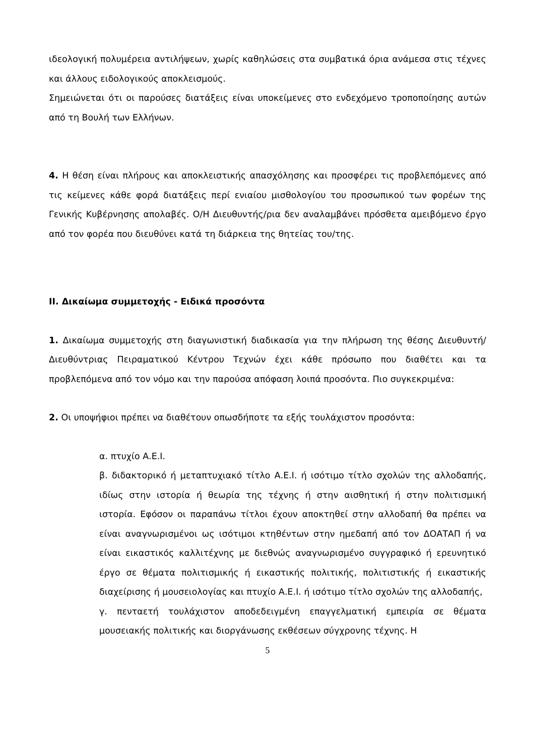ιδεολογική πολυμέρεια αντιλήψεων, χωρίς καθηλώσεις στα συμβατικά όρια ανάμεσα στις τέχνες και άλλους ειδολογικούς αποκλεισμούς.
Σημειώνεται ότι οι παρούσες διατάξεις είναι υποκείμενες στο ενδεχόμενο τροποποίησης αυτών από τη Βουλή των Ελλήνων.
4. Η θέση είναι πλήρους και αποκλειστικής απασχόλησης και προσφέρει τις προβλεπόμενες από τις κείμενες κάθε φορά διατάξεις περί ενιαίου μισθολογίου του προσωπικού των φορέων της Γενικής Κυβέρνησης απολαβές. Ο/Η Διευθυντής/ρια δεν αναλαμβάνει πρόσθετα αμειβόμενο έργο από τον φορέα που διευθύνει κατά τη διάρκεια της θητείας του/της.
ΙΙ. Δικαίωμα συμμετοχής - Ειδικά προσόντα
1. Δικαίωμα συμμετοχής στη διαγωνιστική διαδικασία για την πλήρωση της θέσης Διευθυντή/Διευθύντριας Πειραματικού Κέντρου Τεχνών έχει κάθε πρόσωπο που διαθέτει και τα προβλεπόμενα από τον νόμο και την παρούσα απόφαση λοιπά προσόντα. Πιο συγκεκριμένα:
2. Οι υποψήφιοι πρέπει να διαθέτουν οπωσδήποτε τα εξής τουλάχιστον προσόντα:
α. πτυχίο Α.Ε.Ι.
β. διδακτορικό ή μεταπτυχιακό τίτλο Α.Ε.Ι. ή ισότιμο τίτλο σχολών της αλλοδαπής, ιδίως στην ιστορία ή θεωρία της τέχνης ή στην αισθητική ή στην πολιτισμική ιστορία. Εφόσον οι παραπάνω τίτλοι έχουν αποκτηθεί στην αλλοδαπή θα πρέπει να είναι αναγνωρισμένοι ως ισότιμοι κτηθέντων στην ημεδαπή από τον ΔΟΑΤΑΠ ή να είναι εικαστικός καλλιτέχνης με διεθνώς αναγνωρισμένο συγγραφικό ή ερευνητικό έργο σε θέματα πολιτισμικής ή εικαστικής πολιτικής, πολιτιστικής ή εικαστικής διαχείρισης ή μουσειολογίας και πτυχίο Α.Ε.Ι. ή ισότιμο τίτλο σχολών της αλλοδαπής,
γ. πενταετή τουλάχιστον αποδεδειγμένη επαγγελματική εμπειρία σε θέματα μουσειακής πολιτικής και διοργάνωσης εκθέσεων σύγχρονης τέχνης. Η
5